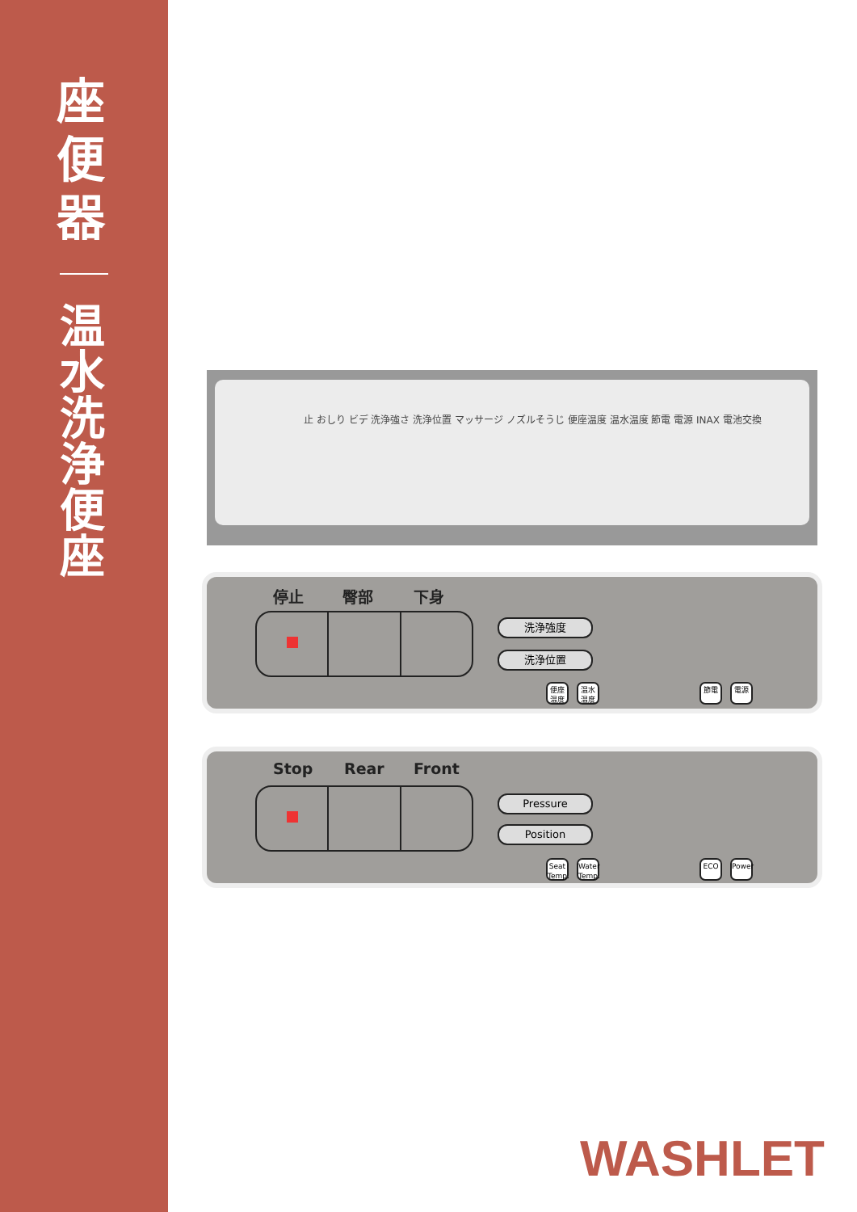座便器
温水洗浄便座
止 おしり ビデ 洗浄強さ 洗浄位置 マッサージ ノズルそうじ 便座温度 温水温度 節電 電源 INAX 電池交換
停止 臀部 下身
洗浄強度
洗浄位置
便座 温度
温水 温度
節電 電源
Stop Rear Front
Pressure
Position
Seat Temp.
Water Temp.
ECO Power
WASHLET